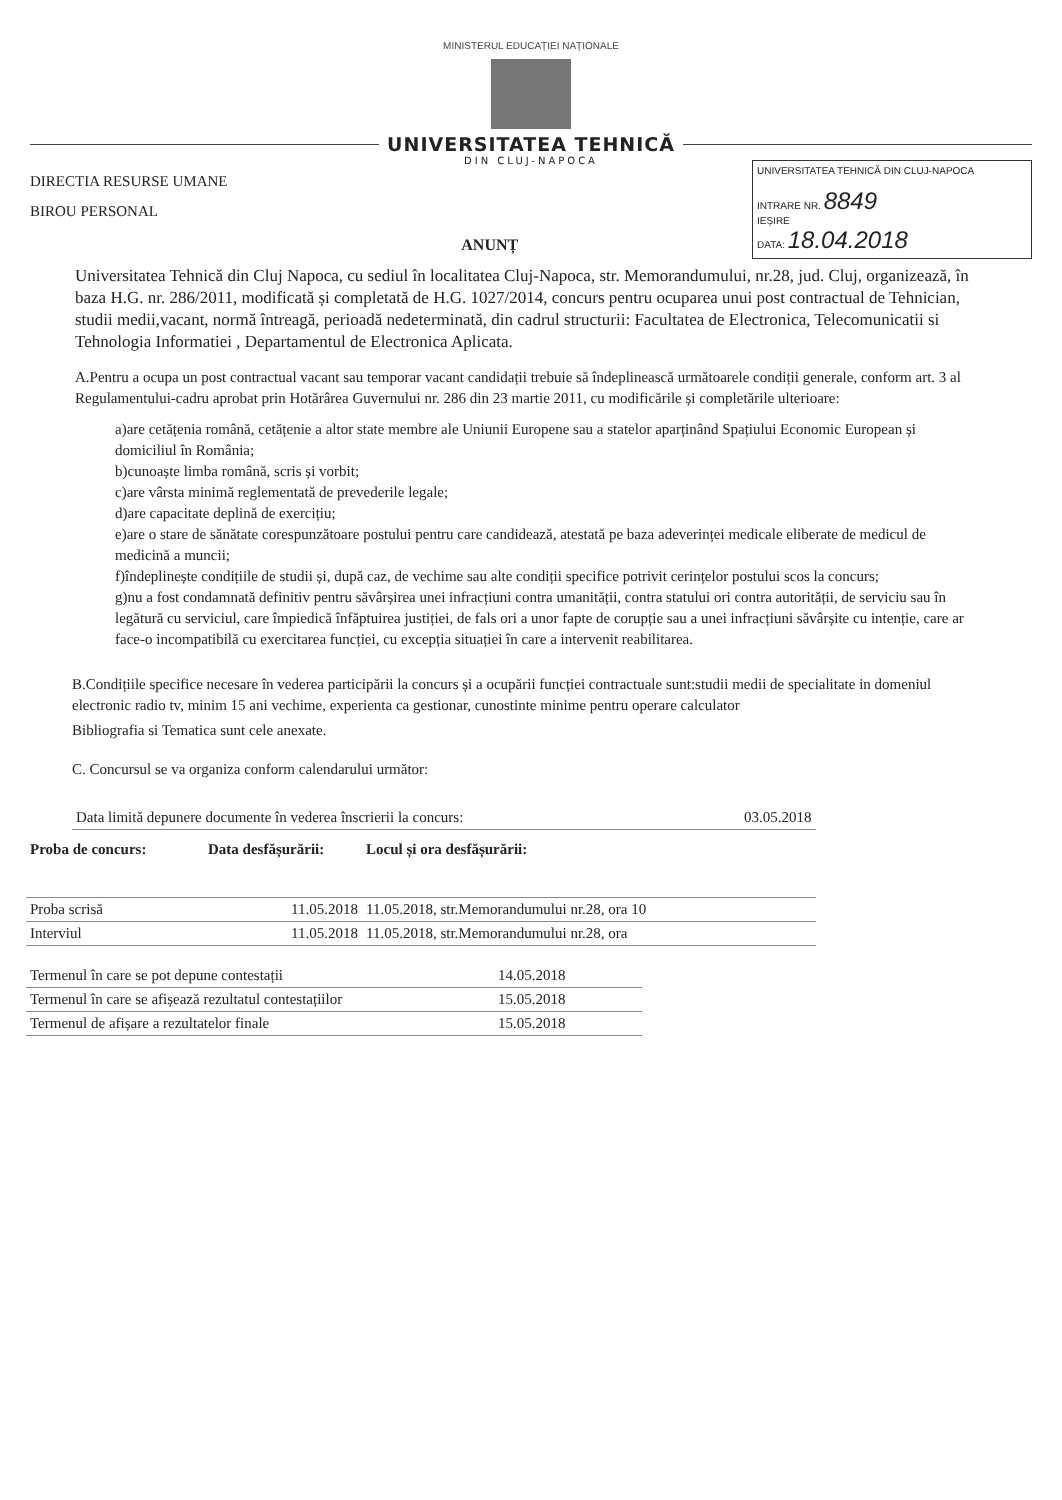MINISTERUL EDUCAȚIEI NAȚIONALE
UNIVERSITATEA TEHNICĂ
DIN CLUJ-NAPOCA
DIRECTIA RESURSE UMANE
BIROU PERSONAL
ANUNȚ
UNIVERSITATEA TEHNICĂ DIN CLUJ-NAPOCA
INTRARE NR. 8849
IEȘIRE
DATA: 18.04.2018
Universitatea Tehnică din Cluj Napoca, cu sediul în localitatea Cluj-Napoca, str. Memorandumului, nr.28, jud. Cluj, organizează, în baza H.G. nr. 286/2011, modificată și completată de H.G. 1027/2014, concurs pentru ocuparea unui post contractual de Tehnician, studii medii,vacant, normă întreagă, perioadă nedeterminată, din cadrul structurii: Facultatea de Electronica, Telecomunicatii si Tehnologia Informatiei , Departamentul de Electronica Aplicata.
A.Pentru a ocupa un post contractual vacant sau temporar vacant candidații trebuie să îndeplinească următoarele condiții generale, conform art. 3 al Regulamentului-cadru aprobat prin Hotărârea Guvernului nr. 286 din 23 martie 2011, cu modificările și completările ulterioare:
a)are cetățenia română, cetățenie a altor state membre ale Uniunii Europene sau a statelor aparținând Spațiului Economic European și domiciliul în România;
b)cunoaște limba română, scris și vorbit;
c)are vârsta minimă reglementată de prevederile legale;
d)are capacitate deplină de exercițiu;
e)are o stare de sănătate corespunzătoare postului pentru care candidează, atestată pe baza adeverinței medicale eliberate de medicul de medicină a muncii;
f)îndeplinește condițiile de studii și, după caz, de vechime sau alte condiții specifice potrivit cerințelor postului scos la concurs;
g)nu a fost condamnată definitiv pentru săvârșirea unei infracțiuni contra umanității, contra statului ori contra autorității, de serviciu sau în legătură cu serviciul, care împiedică înfăptuirea justiției, de fals ori a unor fapte de corupție sau a unei infracțiuni săvârșite cu intenție, care ar face-o incompatibilă cu exercitarea funcției, cu excepția situației în care a intervenit reabilitarea.
B.Condițiile specifice necesare în vederea participării la concurs și a ocupării funcției contractuale sunt:studii medii de specialitate in domeniul electronic radio tv, minim 15 ani vechime, experienta ca gestionar, cunostinte minime pentru operare calculator
Bibliografia si Tematica sunt cele anexate.
C. Concursul se va organiza conform calendarului următor:
| Data limită depunere documente în vederea înscrierii la concurs: | 03.05.2018 |
| Proba de concurs: | Data desfășurării: | Locul și ora desfășurării: |
| --- | --- | --- |
| Proba scrisă | 11.05.2018 | 11.05.2018, str.Memorandumului nr.28, ora 10 |
| Interviul | 11.05.2018 | 11.05.2018, str.Memorandumului nr.28, ora |
| Termenul în care se pot depune contestații | 14.05.2018 |
| Termenul în care se afișează rezultatul contestațiilor | 15.05.2018 |
| Termenul de afișare a rezultatelor finale | 15.05.2018 |